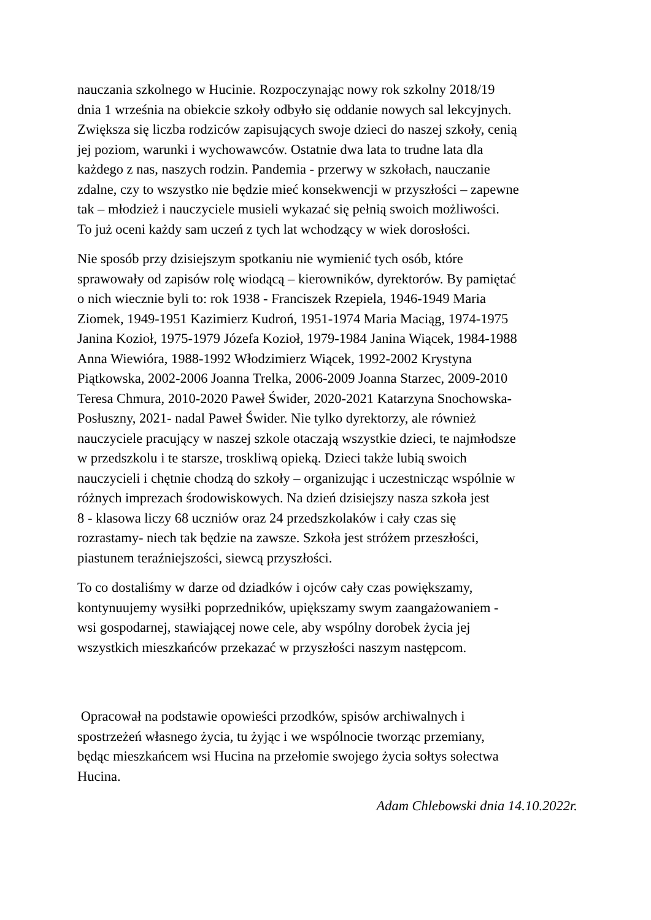nauczania szkolnego w Hucinie. Rozpoczynając nowy rok szkolny 2018/19
dnia 1 września na obiekcie szkoły odbyło się oddanie nowych sal lekcyjnych.
Zwiększa się liczba rodziców zapisujących swoje dzieci do naszej szkoły, cenią
jej poziom, warunki i wychowawców. Ostatnie dwa lata to trudne lata dla
każdego z nas, naszych rodzin. Pandemia - przerwy w szkołach, nauczanie
zdalne, czy to wszystko nie będzie mieć konsekwencji w przyszłości – zapewne
tak – młodzież i nauczyciele musieli wykazać się pełnią swoich możliwości.
To już oceni każdy sam uczeń z tych lat wchodzący w wiek dorosłości.
Nie sposób przy dzisiejszym spotkaniu nie wymienić tych osób, które
sprawowały od zapisów rolę wiodącą – kierowników, dyrektorów. By pamiętać
o nich wiecznie byli to: rok 1938 - Franciszek Rzepiela, 1946-1949 Maria
Ziomek, 1949-1951 Kazimierz Kudroń, 1951-1974 Maria Maciąg, 1974-1975
Janina Kozioł, 1975-1979 Józefa Kozioł, 1979-1984 Janina Wiącek, 1984-1988
Anna Wiewióra, 1988-1992 Włodzimierz Wiącek, 1992-2002 Krystyna
Piątkowska, 2002-2006 Joanna Trelka, 2006-2009 Joanna Starzec, 2009-2010
Teresa Chmura, 2010-2020 Paweł Świder, 2020-2021 Katarzyna Snochowska-
Posłuszny, 2021- nadal Paweł Świder. Nie tylko dyrektorzy, ale również
nauczyciele pracujący w naszej szkole otaczają wszystkie dzieci, te najmłodsze
w przedszkolu i te starsze, troskliwą opieką. Dzieci także lubią swoich
nauczycieli i chętnie chodzą do szkoły – organizując i uczestnicząc wspólnie w
różnych imprezach środowiskowych. Na dzień dzisiejszy nasza szkoła jest
8 - klasowa liczy 68 uczniów oraz 24 przedszkolaków i cały czas się
rozrastamy- niech tak będzie na zawsze. Szkoła jest stróżem przeszłości,
piastunem teraźniejszości, siewcą przyszłości.
To co dostaliśmy w darze od dziadków i ojców cały czas powiększamy,
kontynuujemy wysiłki poprzedników, upiększamy swym zaangażowaniem -
wsi gospodarnej, stawiającej nowe cele, aby wspólny dorobek życia jej
wszystkich mieszkańców przekazać w przyszłości naszym następcom.
Opracował na podstawie opowieści przodków, spisów archiwalnych i
spostrzeżeń własnego życia, tu żyjąc i we wspólnocie tworząc przemiany,
będąc mieszkańcem wsi Hucina na przełomie swojego życia sołtys sołectwa
Hucina.
Adam Chlebowski dnia 14.10.2022r.